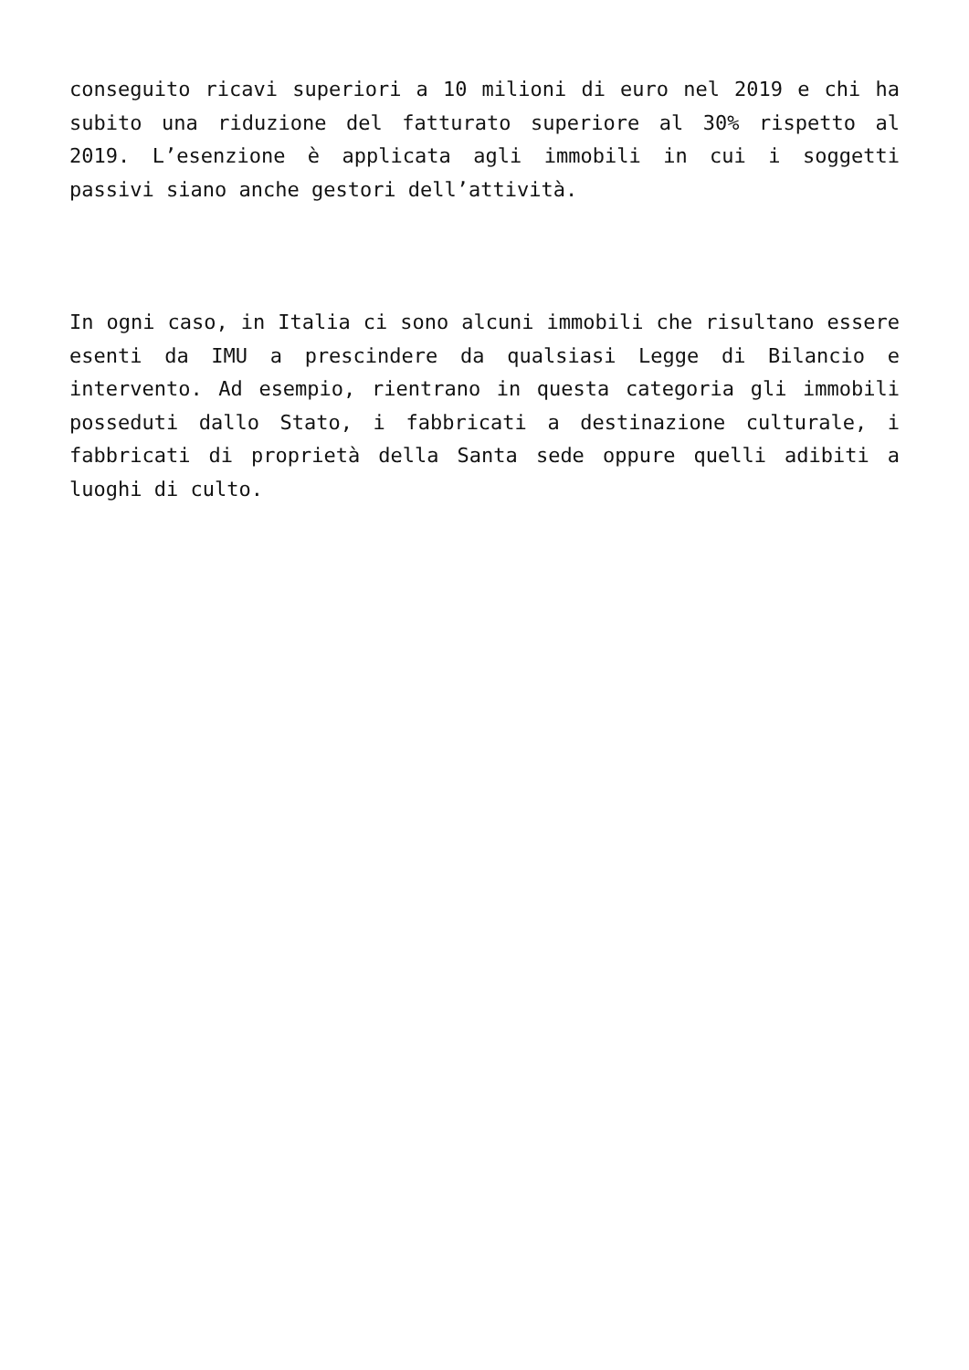conseguito ricavi superiori a 10 milioni di euro nel 2019 e chi ha subito una riduzione del fatturato superiore al 30% rispetto al 2019. L’esenzione è applicata agli immobili in cui i soggetti passivi siano anche gestori dell’attività.
In ogni caso, in Italia ci sono alcuni immobili che risultano essere esenti da IMU a prescindere da qualsiasi Legge di Bilancio e intervento. Ad esempio, rientrano in questa categoria gli immobili posseduti dallo Stato, i fabbricati a destinazione culturale, i fabbricati di proprietà della Santa sede oppure quelli adibiti a luoghi di culto.